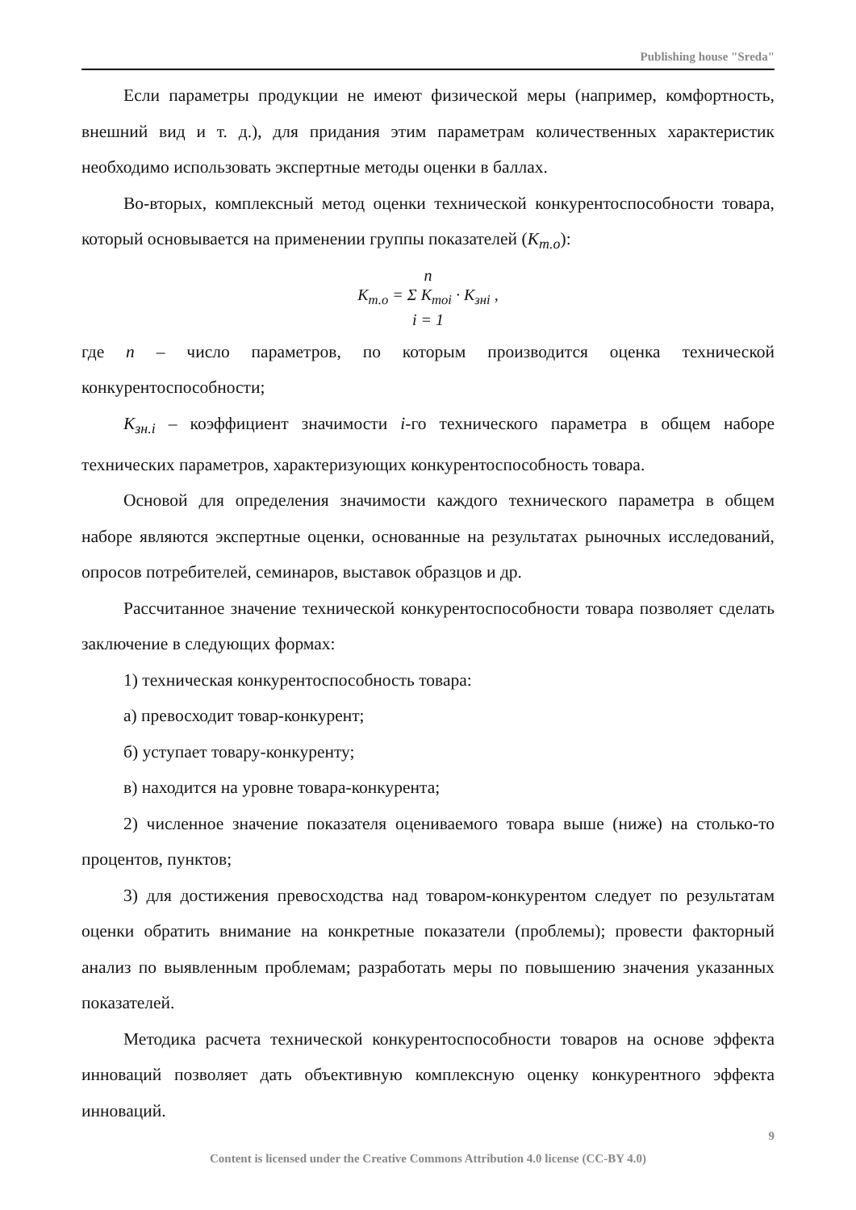Publishing house "Sreda"
Если параметры продукции не имеют физической меры (например, комфортность, внешний вид и т. д.), для придания этим параметрам количественных характеристик необходимо использовать экспертные методы оценки в баллах.
Во-вторых, комплексный метод оценки технической конкурентоспособности товара, который основывается на применении группы показателей (К<sub>т.о</sub>):
n
К<sub>т.о</sub> = Σ К<sub>тоi</sub> · К<sub>знi</sub> ,
i = 1
где n – число параметров, по которым производится оценка технической конкурентоспособности;
К<sub>зн.i</sub> – коэффициент значимости i-го технического параметра в общем наборе технических параметров, характеризующих конкурентоспособность товара.
Основой для определения значимости каждого технического параметра в общем наборе являются экспертные оценки, основанные на результатах рыночных исследований, опросов потребителей, семинаров, выставок образцов и др.
Рассчитанное значение технической конкурентоспособности товара позволяет сделать заключение в следующих формах:
1) техническая конкурентоспособность товара:
а) превосходит товар-конкурент;
б) уступает товару-конкуренту;
в) находится на уровне товара-конкурента;
2) численное значение показателя оцениваемого товара выше (ниже) на столько-то процентов, пунктов;
3) для достижения превосходства над товаром-конкурентом следует по результатам оценки обратить внимание на конкретные показатели (проблемы); провести факторный анализ по выявленным проблемам; разработать меры по повышению значения указанных показателей.
Методика расчета технической конкурентоспособности товаров на основе эффекта инноваций позволяет дать объективную комплексную оценку конкурентного эффекта инноваций.
9
Content is licensed under the Creative Commons Attribution 4.0 license (CC-BY 4.0)